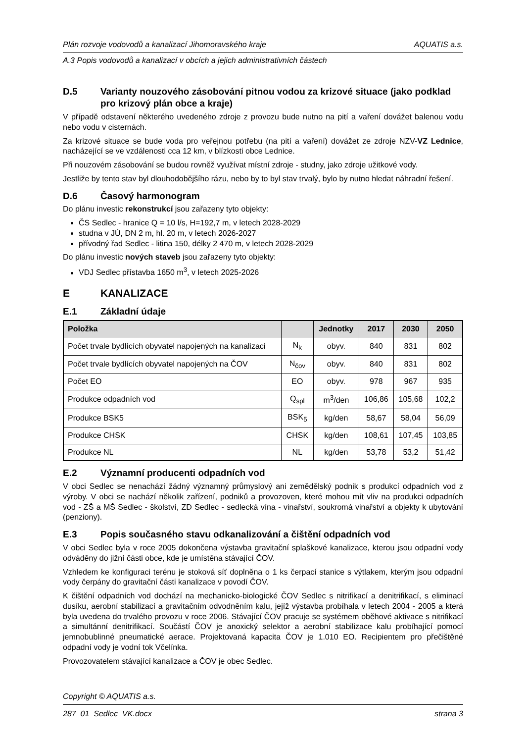Plán rozvoje vodovodů a kanalizací Jihomoravského kraje AQUATIS a.s.
A.3 Popis vodovodů a kanalizací v obcích a jejich administrativních částech
D.5 Varianty nouzového zásobování pitnou vodou za krizové situace (jako podklad pro krizový plán obce a kraje)
V případě odstavení některého uvedeného zdroje z provozu bude nutno na pití a vaření dovážet balenou vodu nebo vodu v cisternách.
Za krizové situace se bude voda pro veřejnou potřebu (na pití a vaření) dovážet ze zdroje NZV-VZ Lednice, nacházející se ve vzdálenosti cca 12 km, v blízkosti obce Lednice.
Při nouzovém zásobování se budou rovněž využívat místní zdroje - studny, jako zdroje užitkové vody.
Jestliže by tento stav byl dlouhodobějšího rázu, nebo by to byl stav trvalý, bylo by nutno hledat náhradní řešení.
D.6 Časový harmonogram
Do plánu investic rekonstrukcí jsou zařazeny tyto objekty:
ČS Sedlec - hranice Q = 10 l/s, H=192,7 m, v letech 2028-2029
studna v JÚ, DN 2 m, hl. 20 m, v letech 2026-2027
přívodný řad Sedlec - litina 150, délky 2 470 m, v letech 2028-2029
Do plánu investic nových staveb jsou zařazeny tyto objekty:
VDJ Sedlec přístavba 1650 m<sup>3</sup>, v letech 2025-2026
E KANALIZACE
E.1 Základní údaje
| Položka | | Jednotky | 2017 | 2030 | 2050 |
| --- | --- | --- | --- | --- | --- |
| Počet trvale bydlících obyvatel napojených na kanalizaci | N<sub>k</sub> | obyv. | 840 | 831 | 802 |
| Počet trvale bydlících obyvatel napojených na ČOV | N<sub>čov</sub> | obyv. | 840 | 831 | 802 |
| Počet EO | EO | obyv. | 978 | 967 | 935 |
| Produkce odpadních vod | Q<sub>spl</sub> | m<sup>3</sup>/den | 106,86 | 105,68 | 102,2 |
| Produkce BSK5 | BSK<sub>5</sub> | kg/den | 58,67 | 58,04 | 56,09 |
| Produkce CHSK | CHSK | kg/den | 108,61 | 107,45 | 103,85 |
| Produkce NL | NL | kg/den | 53,78 | 53,2 | 51,42 |
E.2 Významní producenti odpadních vod
V obci Sedlec se nenachází žádný významný průmyslový ani zemědělský podnik s produkcí odpadních vod z výroby. V obci se nachází několik zařízení, podniků a provozoven, které mohou mít vliv na produkci odpadních vod - ZŠ a MŠ Sedlec - školství, ZD Sedlec - sedlecká vína - vinařství, soukromá vinařství a objekty k ubytování (penziony).
E.3 Popis současného stavu odkanalizování a čištění odpadních vod
V obci Sedlec byla v roce 2005 dokončena výstavba gravitační splaškové kanalizace, kterou jsou odpadní vody odváděny do jižní části obce, kde je umístěna stávající ČOV.
Vzhledem ke konfiguraci terénu je stoková síť doplněna o 1 ks čerpací stanice s výtlakem, kterým jsou odpadní vody čerpány do gravitační části kanalizace v povodí ČOV.
K čištění odpadních vod dochází na mechanicko-biologické ČOV Sedlec s nitrifikací a denitrifikací, s eliminací dusíku, aerobní stabilizací a gravitačním odvodněním kalu, jejíž výstavba probíhala v letech 2004 - 2005 a která byla uvedena do trvalého provozu v roce 2006. Stávající ČOV pracuje se systémem oběhové aktivace s nitrifikací a simultánní denitrifikací. Součástí ČOV je anoxický selektor a aerobní stabilizace kalu probíhající pomocí jemnobublinné pneumatické aerace. Projektovaná kapacita ČOV je 1.010 EO. Recipientem pro přečištěné odpadní vody je vodní tok Včelínka.
Provozovatelem stávající kanalizace a ČOV je obec Sedlec.
Copyright © AQUATIS a.s.
287_01_Sedlec_VK.docx strana 3